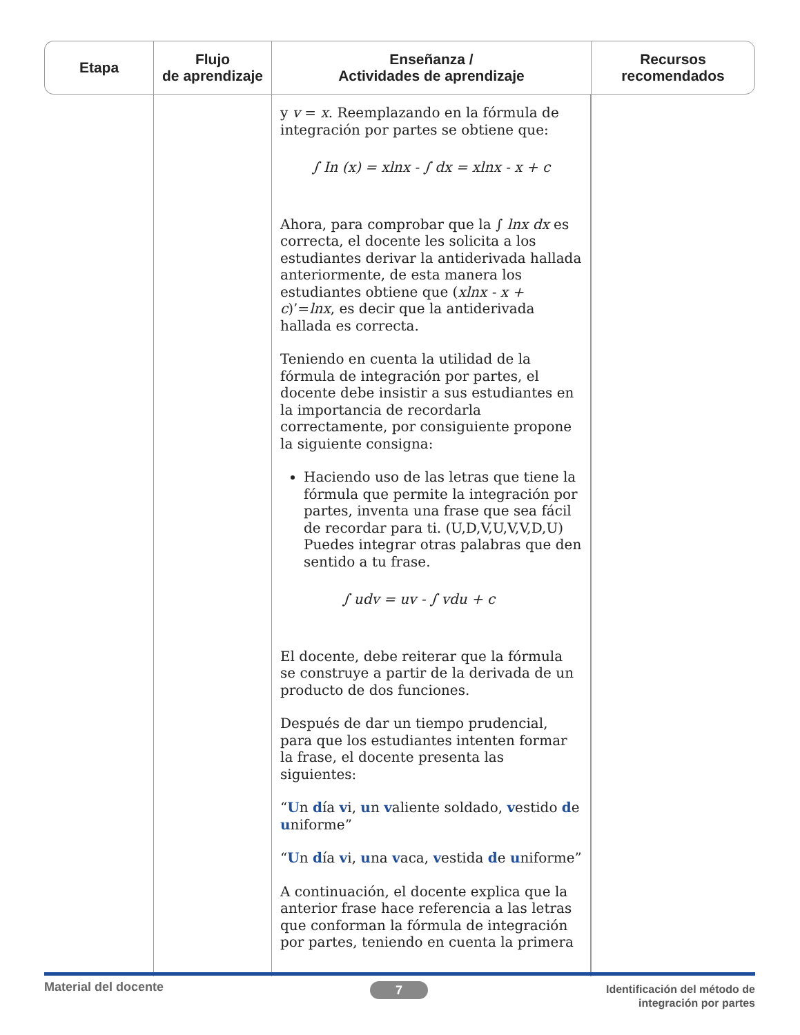| Etapa | Flujo de aprendizaje | Enseñanza / Actividades de aprendizaje | Recursos recomendados |
| --- | --- | --- | --- |
| | | y v = x . Reemplazando en la fórmula de integración por partes se obtiene que: ∫ In (x) = xlnx - ∫ dx = xlnx - x + c Ahora, para comprobar que la ∫ lnx dx es correcta, el docente les solicita a los estudiantes derivar la antiderivada hallada anteriormente, de esta manera los estudiantes obtiene que ( xlnx - x + c )’= lnx , es decir que la antiderivada hallada es correcta. Teniendo en cuenta la utilidad de la fórmula de integración por partes, el docente debe insistir a sus estudiantes en la importancia de recordarla correctamente, por consiguiente propone la siguiente consigna: Haciendo uso de las letras que tiene la fórmula que permite la integración por partes, inventa una frase que sea fácil de recordar para ti. (U,D,V,U,V,V,D,U) Puedes integrar otras palabras que den sentido a tu frase. ∫ udv = uv - ∫ vdu + c El docente, debe reiterar que la fórmula se construye a partir de la derivada de un producto de dos funciones. Después de dar un tiempo prudencial, para que los estudiantes intenten formar la frase, el docente presenta las siguientes: “ U n d ía v i, u n v aliente soldado, v estido d e u niforme” “ U n d ía v i, u na v aca, v estida d e u niforme” A continuación, el docente explica que la anterior frase hace referencia a las letras que conforman la fórmula de integración por partes, teniendo en cuenta la primera | |
Material del docente 7
Identificación del método de
integración por partes